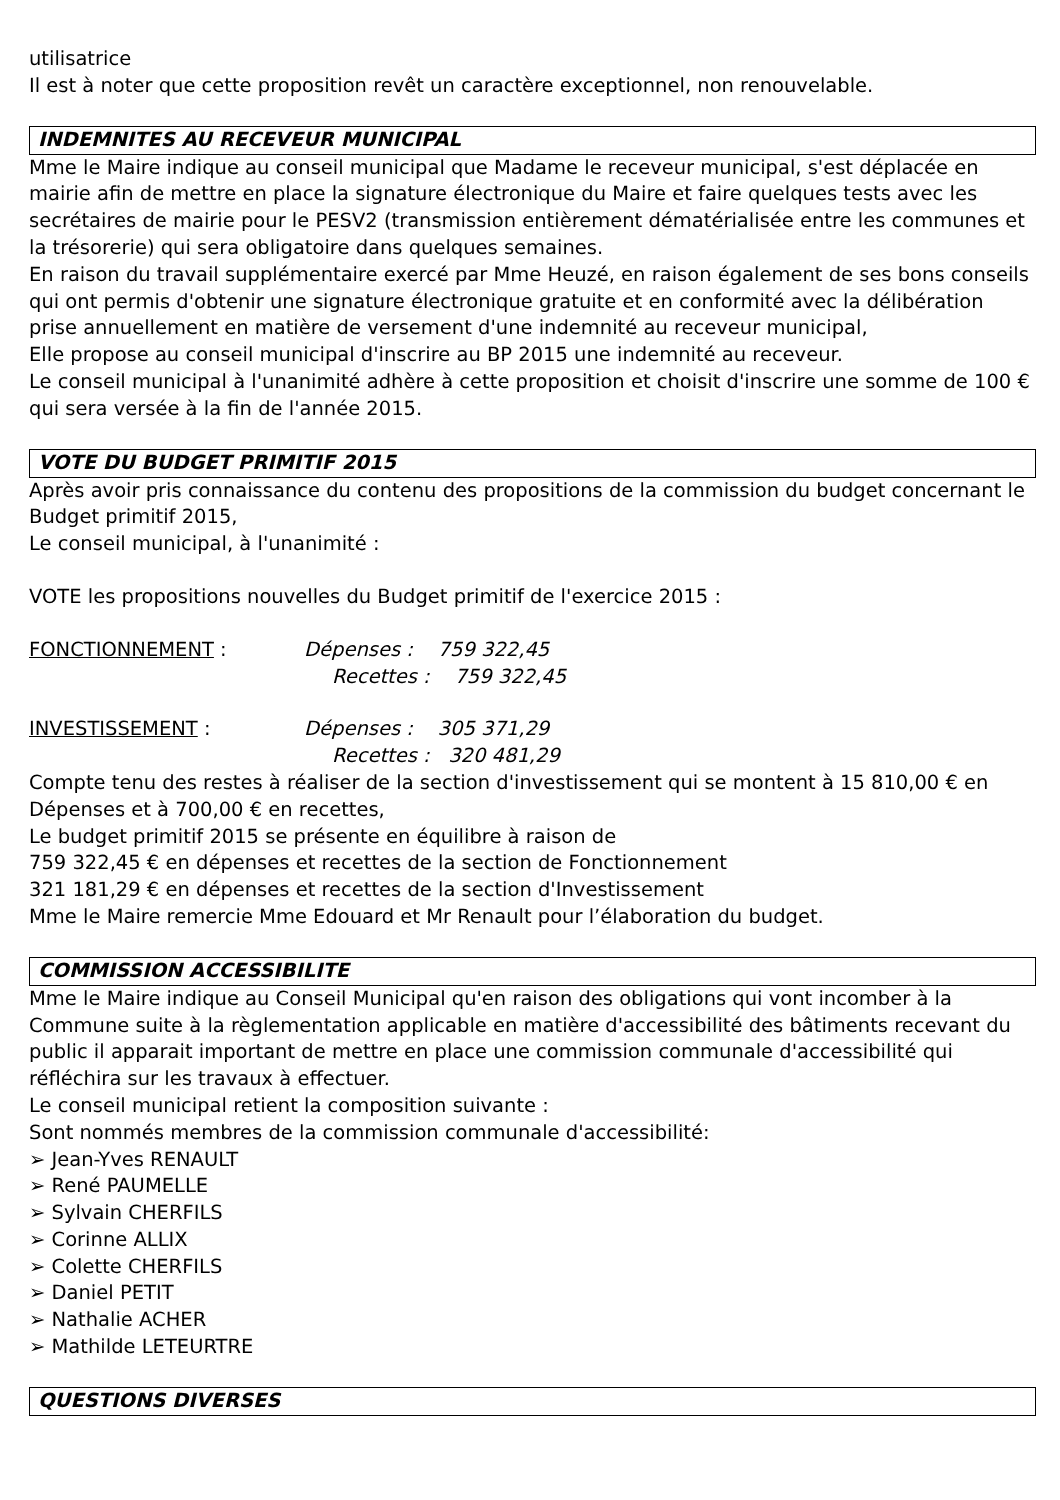utilisatrice
Il est à noter que cette proposition revêt un caractère exceptionnel, non renouvelable.
INDEMNITES AU RECEVEUR MUNICIPAL
Mme le Maire indique au conseil municipal que Madame le receveur municipal, s'est déplacée en mairie afin de mettre en place la signature électronique du Maire et faire quelques tests avec les secrétaires de mairie pour le PESV2 (transmission entièrement dématérialisée entre les communes et la trésorerie) qui sera obligatoire dans quelques semaines.
En raison du travail supplémentaire exercé par Mme Heuzé, en raison également de ses bons conseils qui ont permis d'obtenir une signature électronique gratuite et en conformité avec la délibération prise annuellement en matière de versement d'une indemnité au receveur municipal,
Elle propose au conseil municipal d'inscrire au BP 2015 une indemnité au receveur.
Le conseil municipal à l'unanimité adhère à cette proposition et choisit d'inscrire une somme de 100 € qui sera versée à la fin de l'année 2015.
VOTE DU BUDGET PRIMITIF 2015
Après avoir pris connaissance du contenu des propositions de la commission du budget concernant le Budget primitif 2015,
Le conseil municipal, à l'unanimité :
VOTE les propositions nouvelles du Budget primitif de l'exercice 2015 :
FONCTIONNEMENT : Dépenses : 759 322,45
Recettes : 759 322,45
INVESTISSEMENT : Dépenses : 305 371,29
Recettes : 320 481,29
Compte tenu des restes à réaliser de la section d'investissement qui se montent à 15 810,00 € en Dépenses et à 700,00 € en recettes,
Le budget primitif 2015 se présente en équilibre à raison de
759 322,45 € en dépenses et recettes de la section de Fonctionnement
321 181,29 € en dépenses et recettes de la section d'Investissement
Mme le Maire remercie Mme Edouard et Mr Renault pour l’élaboration du budget.
COMMISSION ACCESSIBILITE
Mme le Maire indique au Conseil Municipal qu'en raison des obligations qui vont incomber à la Commune suite à la règlementation applicable en matière d'accessibilité des bâtiments recevant du public il apparait important de mettre en place une commission communale d'accessibilité qui réfléchira sur les travaux à effectuer.
Le conseil municipal retient la composition suivante :
Sont nommés membres de la commission communale d'accessibilité:
➢ Jean-Yves RENAULT
➢ René PAUMELLE
➢ Sylvain CHERFILS
➢ Corinne ALLIX
➢ Colette CHERFILS
➢ Daniel PETIT
➢ Nathalie ACHER
➢ Mathilde LETEURTRE
QUESTIONS DIVERSES